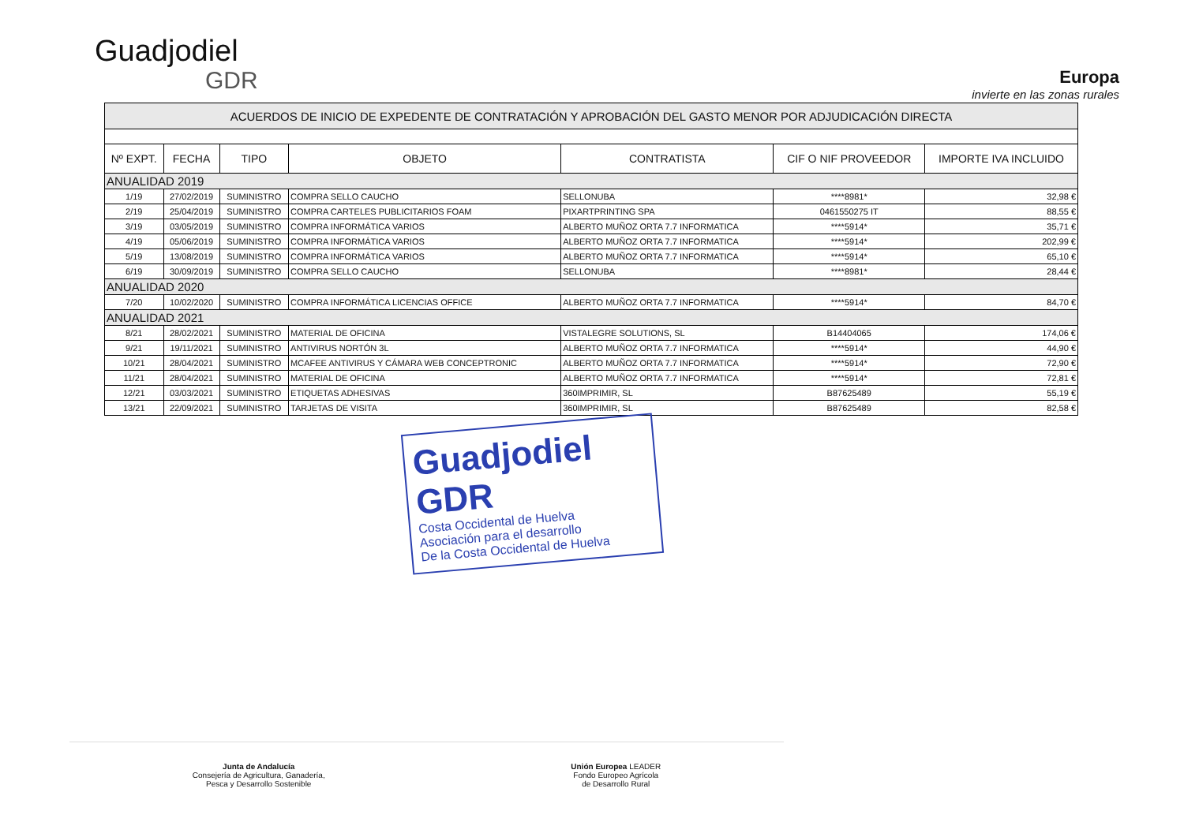Guadjodiel
GDR
Europa
invierte en las zonas rurales
| ACUERDOS DE INICIO DE EXPEDENTE DE CONTRATACIÓN Y APROBACIÓN DEL GASTO MENOR POR ADJUDICACIÓN DIRECTA | | | | | | |
| --- | --- | --- | --- | --- | --- | --- |
| Nº EXPT. | FECHA | TIPO | OBJETO | CONTRATISTA | CIF O NIF PROVEEDOR | IMPORTE IVA INCLUIDO |
| ANUALIDAD 2019 | | | | | | |
| 1/19 | 27/02/2019 | SUMINISTRO | COMPRA SELLO CAUCHO | SELLONUBA | ****8981* | 32,98 € |
| 2/19 | 25/04/2019 | SUMINISTRO | COMPRA CARTELES PUBLICITARIOS FOAM | PIXARTPRINTING SPA | 0461550275 IT | 88,55 € |
| 3/19 | 03/05/2019 | SUMINISTRO | COMPRA INFORMÁTICA VARIOS | ALBERTO MUÑOZ ORTA 7.7 INFORMATICA | ****5914* | 35,71 € |
| 4/19 | 05/06/2019 | SUMINISTRO | COMPRA INFORMÁTICA VARIOS | ALBERTO MUÑOZ ORTA 7.7 INFORMATICA | ****5914* | 202,99 € |
| 5/19 | 13/08/2019 | SUMINISTRO | COMPRA INFORMÁTICA VARIOS | ALBERTO MUÑOZ ORTA 7.7 INFORMATICA | ****5914* | 65,10 € |
| 6/19 | 30/09/2019 | SUMINISTRO | COMPRA SELLO CAUCHO | SELLONUBA | ****8981* | 28,44 € |
| ANUALIDAD 2020 | | | | | | |
| 7/20 | 10/02/2020 | SUMINISTRO | COMPRA INFORMÁTICA LICENCIAS OFFICE | ALBERTO MUÑOZ ORTA 7.7 INFORMATICA | ****5914* | 84,70 € |
| ANUALIDAD 2021 | | | | | | |
| 8/21 | 28/02/2021 | SUMINISTRO | MATERIAL DE OFICINA | VISTALEGRE SOLUTIONS, SL | B14404065 | 174,06 € |
| 9/21 | 19/11/2021 | SUMINISTRO | ANTIVIRUS NORTÓN 3L | ALBERTO MUÑOZ ORTA 7.7 INFORMATICA | ****5914* | 44,90 € |
| 10/21 | 28/04/2021 | SUMINISTRO | MCAFEE ANTIVIRUS Y CÁMARA WEB CONCEPTRONIC | ALBERTO MUÑOZ ORTA 7.7 INFORMATICA | ****5914* | 72,90 € |
| 11/21 | 28/04/2021 | SUMINISTRO | MATERIAL DE OFICINA | ALBERTO MUÑOZ ORTA 7.7 INFORMATICA | ****5914* | 72,81 € |
| 12/21 | 03/03/2021 | SUMINISTRO | ETIQUETAS ADHESIVAS | 360IMPRIMIR, SL | B87625489 | 55,19 € |
| 13/21 | 22/09/2021 | SUMINISTRO | TARJETAS DE VISITA | 360IMPRIMIR, SL | B87625489 | 82,58 € |
Guadjodiel GDR
Costa Occidental de Huelva
Asociación para el desarrollo
De la Costa Occidental de Huelva
Junta de Andalucía
Consejería de Agricultura, Ganadería,
Pesca y Desarrollo Sostenible
Unión Europea LEADER
Fondo Europeo Agrícola
de Desarrollo Rural